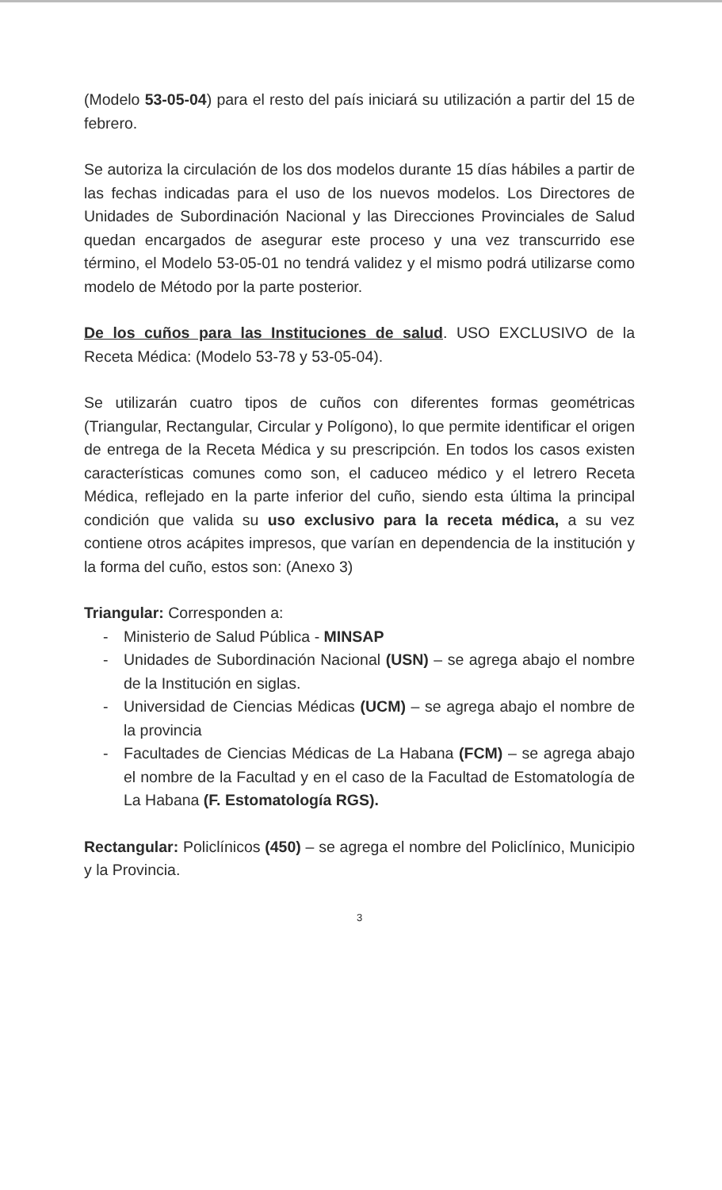(Modelo 53-05-04) para el resto del país iniciará su utilización a partir del 15 de febrero.
Se autoriza la circulación de los dos modelos durante 15 días hábiles a partir de las fechas indicadas para el uso de los nuevos modelos. Los Directores de Unidades de Subordinación Nacional y las Direcciones Provinciales de Salud quedan encargados de asegurar este proceso y una vez transcurrido ese término, el Modelo 53-05-01 no tendrá validez y el mismo podrá utilizarse como modelo de Método por la parte posterior.
De los cuños para las Instituciones de salud. USO EXCLUSIVO de la Receta Médica: (Modelo 53-78 y 53-05-04).
Se utilizarán cuatro tipos de cuños con diferentes formas geométricas (Triangular, Rectangular, Circular y Polígono), lo que permite identificar el origen de entrega de la Receta Médica y su prescripción. En todos los casos existen características comunes como son, el caduceo médico y el letrero Receta Médica, reflejado en la parte inferior del cuño, siendo esta última la principal condición que valida su uso exclusivo para la receta médica, a su vez contiene otros acápites impresos, que varían en dependencia de la institución y la forma del cuño, estos son: (Anexo 3)
Triangular: Corresponden a:
- Ministerio de Salud Pública - MINSAP
- Unidades de Subordinación Nacional (USN) – se agrega abajo el nombre de la Institución en siglas.
- Universidad de Ciencias Médicas (UCM) – se agrega abajo el nombre de la provincia
- Facultades de Ciencias Médicas de La Habana (FCM) – se agrega abajo el nombre de la Facultad y en el caso de la Facultad de Estomatología de La Habana (F. Estomatología RGS).
Rectangular: Policlínicos (450) – se agrega el nombre del Policlínico, Municipio y la Provincia.
3